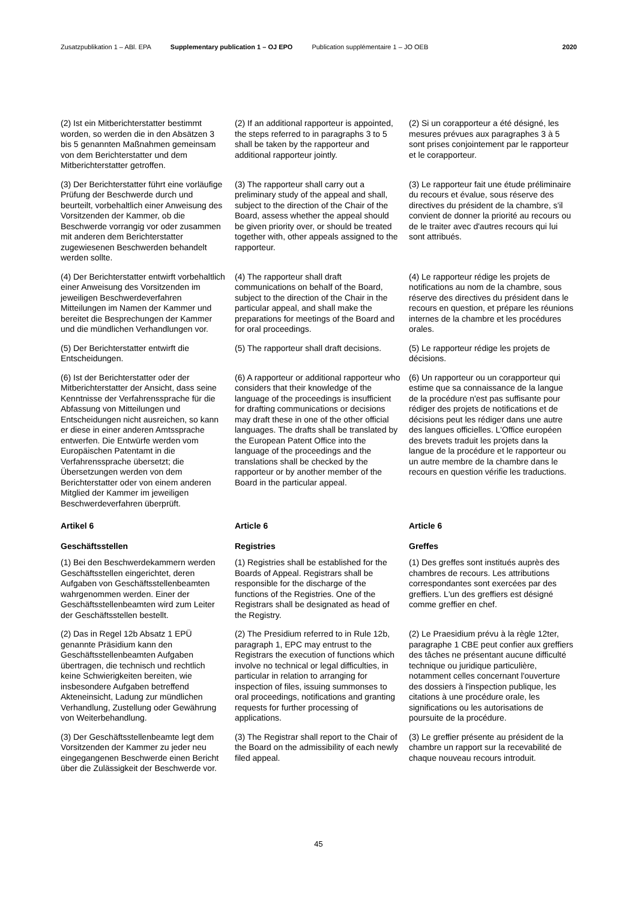Zusatzpublikation 1 – ABl. EPA Supplementary publication 1 – OJ EPO Publication supplémentaire 1 – JO OEB 2020
| (2) Ist ein Mitberichterstatter bestimmt worden, so werden die in den Absätzen 3 bis 5 genannten Maßnahmen gemeinsam von dem Berichterstatter und dem Mitberichterstatter getroffen. | (2) If an additional rapporteur is appointed, the steps referred to in paragraphs 3 to 5 shall be taken by the rapporteur and additional rapporteur jointly. | (2) Si un corapporteur a été désigné, les mesures prévues aux paragraphes 3 à 5 sont prises conjointement par le rapporteur et le corapporteur. |
| (3) Der Berichterstatter führt eine vorläufige Prüfung der Beschwerde durch und beurteilt, vorbehaltlich einer Anweisung des Vorsitzenden der Kammer, ob die Beschwerde vorrangig vor oder zusammen mit anderen dem Berichterstatter zugewiesenen Beschwerden behandelt werden sollte. | (3) The rapporteur shall carry out a preliminary study of the appeal and shall, subject to the direction of the Chair of the Board, assess whether the appeal should be given priority over, or should be treated together with, other appeals assigned to the rapporteur. | (3) Le rapporteur fait une étude préliminaire du recours et évalue, sous réserve des directives du président de la chambre, s'il convient de donner la priorité au recours ou de le traiter avec d'autres recours qui lui sont attribués. |
| (4) Der Berichterstatter entwirft vorbehaltlich einer Anweisung des Vorsitzenden im jeweiligen Beschwerdeverfahren Mitteilungen im Namen der Kammer und bereitet die Besprechungen der Kammer und die mündlichen Verhandlungen vor. | (4) The rapporteur shall draft communications on behalf of the Board, subject to the direction of the Chair in the particular appeal, and shall make the preparations for meetings of the Board and for oral proceedings. | (4) Le rapporteur rédige les projets de notifications au nom de la chambre, sous réserve des directives du président dans le recours en question, et prépare les réunions internes de la chambre et les procédures orales. |
| (5) Der Berichterstatter entwirft die Entscheidungen. | (5) The rapporteur shall draft decisions. | (5) Le rapporteur rédige les projets de décisions. |
| (6) Ist der Berichterstatter oder der Mitberichterstatter der Ansicht, dass seine Kenntnisse der Verfahrenssprache für die Abfassung von Mitteilungen und Entscheidungen nicht ausreichen, so kann er diese in einer anderen Amtssprache entwerfen. Die Entwürfe werden vom Europäischen Patentamt in die Verfahrenssprache übersetzt; die Übersetzungen werden von dem Berichterstatter oder von einem anderen Mitglied der Kammer im jeweiligen Beschwerdeverfahren überprüft. | (6) A rapporteur or additional rapporteur who considers that their knowledge of the language of the proceedings is insufficient for drafting communications or decisions may draft these in one of the other official languages. The drafts shall be translated by the European Patent Office into the language of the proceedings and the translations shall be checked by the rapporteur or by another member of the Board in the particular appeal. | (6) Un rapporteur ou un corapporteur qui estime que sa connaissance de la langue de la procédure n'est pas suffisante pour rédiger des projets de notifications et de décisions peut les rédiger dans une autre des langues officielles. L'Office européen des brevets traduit les projets dans la langue de la procédure et le rapporteur ou un autre membre de la chambre dans le recours en question vérifie les traductions. |
| Artikel 6 | Article 6 | Article 6 |
| Geschäftsstellen | Registries | Greffes |
| (1) Bei den Beschwerdekammern werden Geschäftsstellen eingerichtet, deren Aufgaben von Geschäftsstellenbeamten wahrgenommen werden. Einer der Geschäftsstellenbeamten wird zum Leiter der Geschäftsstellen bestellt. | (1) Registries shall be established for the Boards of Appeal. Registrars shall be responsible for the discharge of the functions of the Registries. One of the Registrars shall be designated as head of the Registry. | (1) Des greffes sont institués auprès des chambres de recours. Les attributions correspondantes sont exercées par des greffiers. L'un des greffiers est désigné comme greffier en chef. |
| (2) Das in Regel 12b Absatz 1 EPÜ genannte Präsidium kann den Geschäftsstellenbeamten Aufgaben übertragen, die technisch und rechtlich keine Schwierigkeiten bereiten, wie insbesondere Aufgaben betreffend Akteneinsicht, Ladung zur mündlichen Verhandlung, Zustellung oder Gewährung von Weiterbehandlung. | (2) The Presidium referred to in Rule 12b, paragraph 1, EPC may entrust to the Registrars the execution of functions which involve no technical or legal difficulties, in particular in relation to arranging for inspection of files, issuing summonses to oral proceedings, notifications and granting requests for further processing of applications. | (2) Le Praesidium prévu à la règle 12ter, paragraphe 1 CBE peut confier aux greffiers des tâches ne présentant aucune difficulté technique ou juridique particulière, notamment celles concernant l'ouverture des dossiers à l'inspection publique, les citations à une procédure orale, les significations ou les autorisations de poursuite de la procédure. |
| (3) Der Geschäftsstellenbeamte legt dem Vorsitzenden der Kammer zu jeder neu eingegangenen Beschwerde einen Bericht über die Zulässigkeit der Beschwerde vor. | (3) The Registrar shall report to the Chair of the Board on the admissibility of each newly filed appeal. | (3) Le greffier présente au président de la chambre un rapport sur la recevabilité de chaque nouveau recours introduit. |
45